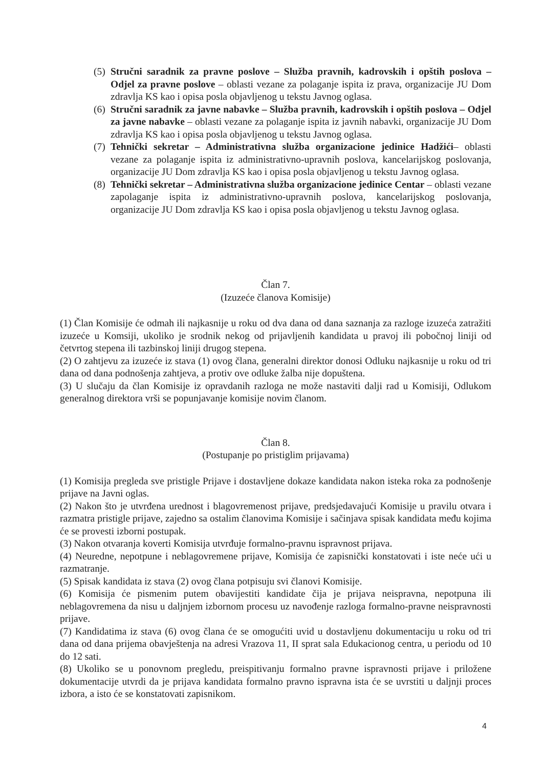(5) Stručni saradnik za pravne poslove – Služba pravnih, kadrovskih i opštih poslova – Odjel za pravne poslove – oblasti vezane za polaganje ispita iz prava, organizacije JU Dom zdravlja KS kao i opisa posla objavljenog u tekstu Javnog oglasa.
(6) Stručni saradnik za javne nabavke – Služba pravnih, kadrovskih i opštih poslova – Odjel za javne nabavke – oblasti vezane za polaganje ispita iz javnih nabavki, organizacije JU Dom zdravlja KS kao i opisa posla objavljenog u tekstu Javnog oglasa.
(7) Tehnički sekretar – Administrativna služba organizacione jedinice Hadžići– oblasti vezane za polaganje ispita iz administrativno-upravnih poslova, kancelarijskog poslovanja, organizacije JU Dom zdravlja KS kao i opisa posla objavljenog u tekstu Javnog oglasa.
(8) Tehnički sekretar – Administrativna služba organizacione jedinice Centar – oblasti vezane zapolaganje ispita iz administrativno-upravnih poslova, kancelarijskog poslovanja, organizacije JU Dom zdravlja KS kao i opisa posla objavljenog u tekstu Javnog oglasa.
Član 7.
(Izuzeće članova Komisije)
(1) Član Komisije će odmah ili najkasnije u roku od dva dana od dana saznanja za razloge izuzeća zatražiti izuzeće u Komsiji, ukoliko je srodnik nekog od prijavljenih kandidata u pravoj ili pobočnoj liniji od četvrtog stepena ili tazbinskoj liniji drugog stepena.
(2) O zahtjevu za izuzeće iz stava (1) ovog člana, generalni direktor donosi Odluku najkasnije u roku od tri dana od dana podnošenja zahtjeva, a protiv ove odluke žalba nije dopuštena.
(3) U slučaju da član Komisije iz opravdanih razloga ne može nastaviti dalji rad u Komisiji, Odlukom generalnog direktora vrši se popunjavanje komisije novim članom.
Član 8.
(Postupanje po pristiglim prijavama)
(1) Komisija pregleda sve pristigle Prijave i dostavljene dokaze kandidata nakon isteka roka za podnošenje prijave na Javni oglas.
(2) Nakon što je utvrđena urednost i blagovremenost prijave, predsjedavajući Komisije u pravilu otvara i razmatra pristigle prijave, zajedno sa ostalim članovima Komisije i sačinjava spisak kandidata među kojima će se provesti izborni postupak.
(3) Nakon otvaranja koverti Komisija utvrđuje formalno-pravnu ispravnost prijava.
(4) Neuredne, nepotpune i neblagovremene prijave, Komisija će zapisnički konstatovati i iste neće ući u razmatranje.
(5) Spisak kandidata iz stava (2) ovog člana potpisuju svi članovi Komisije.
(6) Komisija će pismenim putem obavijestiti kandidate čija je prijava neispravna, nepotpuna ili neblagovremena da nisu u daljnjem izbornom procesu uz navođenje razloga formalno-pravne neispravnosti prijave.
(7) Kandidatima iz stava (6) ovog člana će se omogućiti uvid u dostavljenu dokumentaciju u roku od tri dana od dana prijema obavještenja na adresi Vrazova 11, II sprat sala Edukacionog centra, u periodu od 10 do 12 sati.
(8) Ukoliko se u ponovnom pregledu, preispitivanju formalno pravne ispravnosti prijave i priložene dokumentacije utvrdi da je prijava kandidata formalno pravno ispravna ista će se uvrstiti u daljnji proces izbora, a isto će se konstatovati zapisnikom.
4